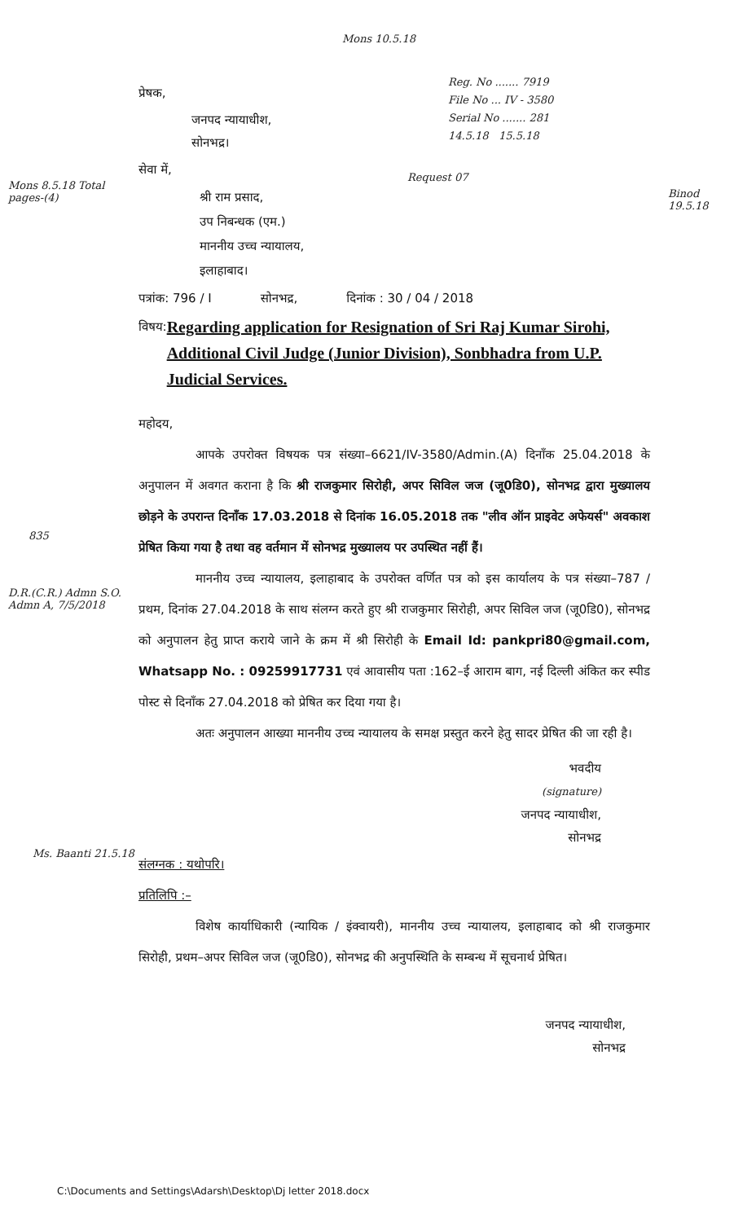Mons 10.5.18
Reg. No ....... 7919
File No ... IV - 3580
Serial No ....... 281
14.5.18 15.5.18
Binod 19.5.18
Request 07
Mons 8.5.18 Total pages-(4)
835
D.R.(C.R.) Admn S.O. Admn A, 7/5/2018
Ms. Baanti 21.5.18
प्रेषक,
जनपद न्यायाधीश,
सोनभद्र।
सेवा में,
श्री राम प्रसाद,
उप निबन्धक (एम.)
माननीय उच्च न्यायालय,
इलाहाबाद।
पत्रांक: 796 / I सोनभद्र, दिनांक : 30 / 04 / 2018
विषय:
Regarding application for Resignation of Sri Raj Kumar Sirohi, Additional Civil Judge (Junior Division), Sonbhadra from U.P. Judicial Services.
महोदय,
आपके उपरोक्त विषयक पत्र संख्या–6621/IV-3580/Admin.(A) दिनाँक 25.04.2018 के अनुपालन में अवगत कराना है कि श्री राजकुमार सिरोही, अपर सिविल जज (जू0डि0), सोनभद्र द्वारा मुख्यालय छोड़ने के उपरान्त दिनाँक 17.03.2018 से दिनांक 16.05.2018 तक "लीव ऑन प्राइवेट अफेयर्स" अवकाश प्रेषित किया गया है तथा वह वर्तमान में सोनभद्र मुख्यालय पर उपस्थित नहीं हैं।
माननीय उच्च न्यायालय, इलाहाबाद के उपरोक्त वर्णित पत्र को इस कार्यालय के पत्र संख्या–787 / प्रथम, दिनांक 27.04.2018 के साथ संलग्न करते हुए श्री राजकुमार सिरोही, अपर सिविल जज (जू0डि0), सोनभद्र को अनुपालन हेतु प्राप्त कराये जाने के क्रम में श्री सिरोही के Email Id: pankpri80@gmail.com, Whatsapp No. : 09259917731 एवं आवासीय पता :162–ई आराम बाग, नई दिल्ली अंकित कर स्पीड पोस्ट से दिनाँक 27.04.2018 को प्रेषित कर दिया गया है।
अतः अनुपालन आख्या माननीय उच्च न्यायालय के समक्ष प्रस्तुत करने हेतु सादर प्रेषित की जा रही है।
भवदीय
(signature)
जनपद न्यायाधीश,
सोनभद्र
संलग्नक : यथोपरि।
प्रतिलिपि :–
विशेष कार्याधिकारी (न्यायिक / इंक्वायरी), माननीय उच्च न्यायालय, इलाहाबाद को श्री राजकुमार सिरोही, प्रथम–अपर सिविल जज (जू0डि0), सोनभद्र की अनुपस्थिति के सम्बन्ध में सूचनार्थ प्रेषित।
जनपद न्यायाधीश,
सोनभद्र
C:\Documents and Settings\Adarsh\Desktop\Dj letter 2018.docx